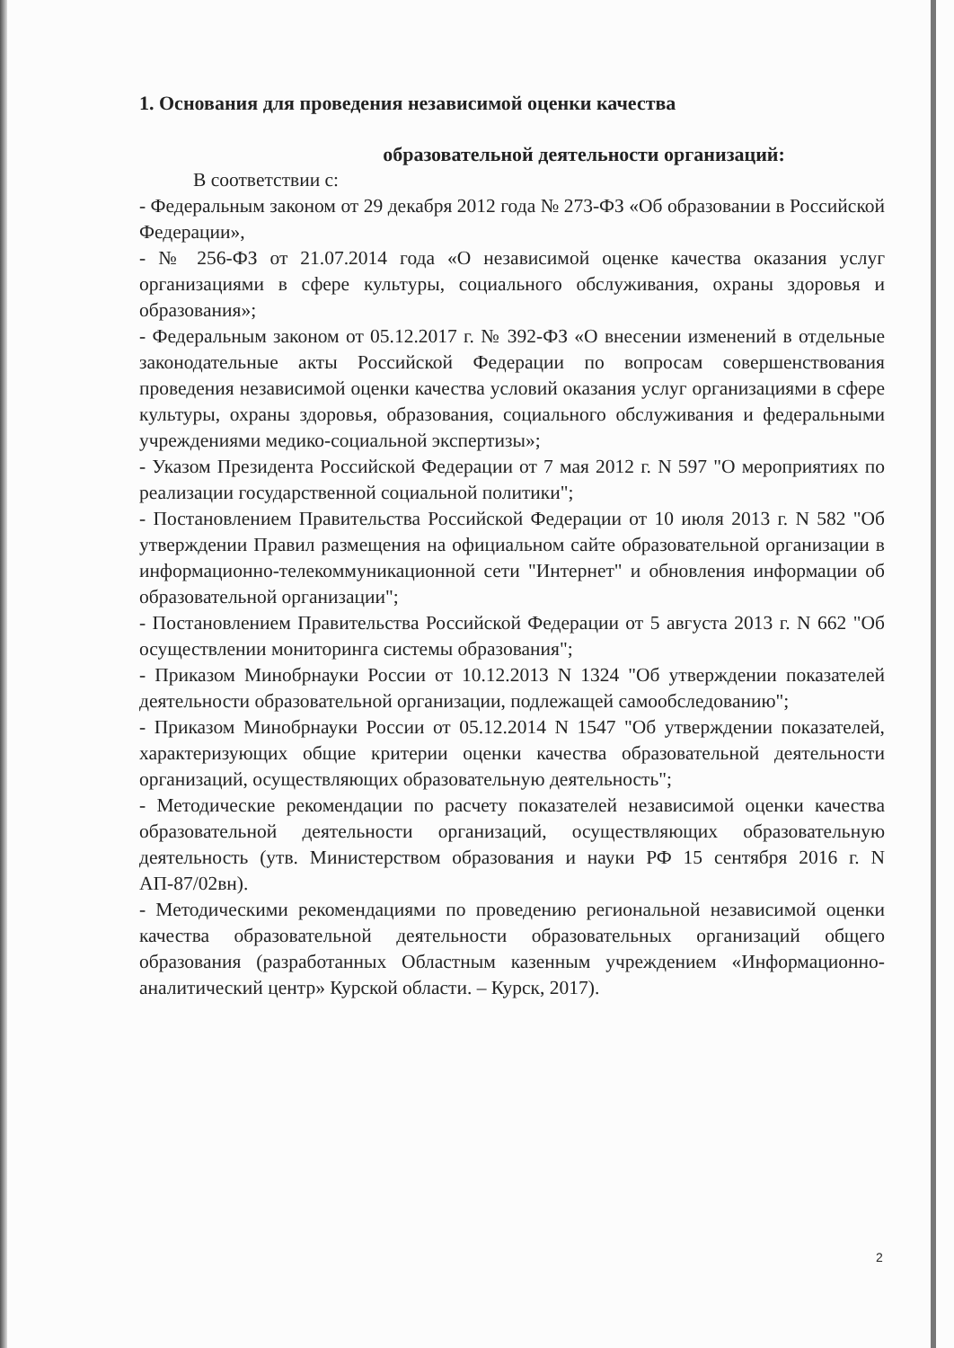1. Основания для проведения независимой оценки качества
образовательной деятельности организаций:
В соответствии с:
- Федеральным законом от 29 декабря 2012 года № 273-ФЗ «Об образовании в Российской Федерации»,
- № 256-ФЗ от 21.07.2014 года «О независимой оценке качества оказания услуг организациями в сфере культуры, социального обслуживания, охраны здоровья и образования»;
- Федеральным законом от 05.12.2017 г. № 392-ФЗ «О внесении изменений в отдельные законодательные акты Российской Федерации по вопросам совершенствования проведения независимой оценки качества условий оказания услуг организациями в сфере культуры, охраны здоровья, образования, социального обслуживания и федеральными учреждениями медико-социальной экспертизы»;
- Указом Президента Российской Федерации от 7 мая 2012 г. N 597 "О мероприятиях по реализации государственной социальной политики";
- Постановлением Правительства Российской Федерации от 10 июля 2013 г. N 582 "Об утверждении Правил размещения на официальном сайте образовательной организации в информационно-телекоммуникационной сети "Интернет" и обновления информации об образовательной организации";
- Постановлением Правительства Российской Федерации от 5 августа 2013 г. N 662 "Об осуществлении мониторинга системы образования";
- Приказом Минобрнауки России от 10.12.2013 N 1324 "Об утверждении показателей деятельности образовательной организации, подлежащей самообследованию";
- Приказом Минобрнауки России от 05.12.2014 N 1547 "Об утверждении показателей, характеризующих общие критерии оценки качества образовательной деятельности организаций, осуществляющих образовательную деятельность";
- Методические рекомендации по расчету показателей независимой оценки качества образовательной деятельности организаций, осуществляющих образовательную деятельность (утв. Министерством образования и науки РФ 15 сентября 2016 г. N АП-87/02вн).
- Методическими рекомендациями по проведению региональной независимой оценки качества образовательной деятельности образовательных организаций общего образования (разработанных Областным казенным учреждением «Информационно-аналитический центр» Курской области. – Курск, 2017).
2